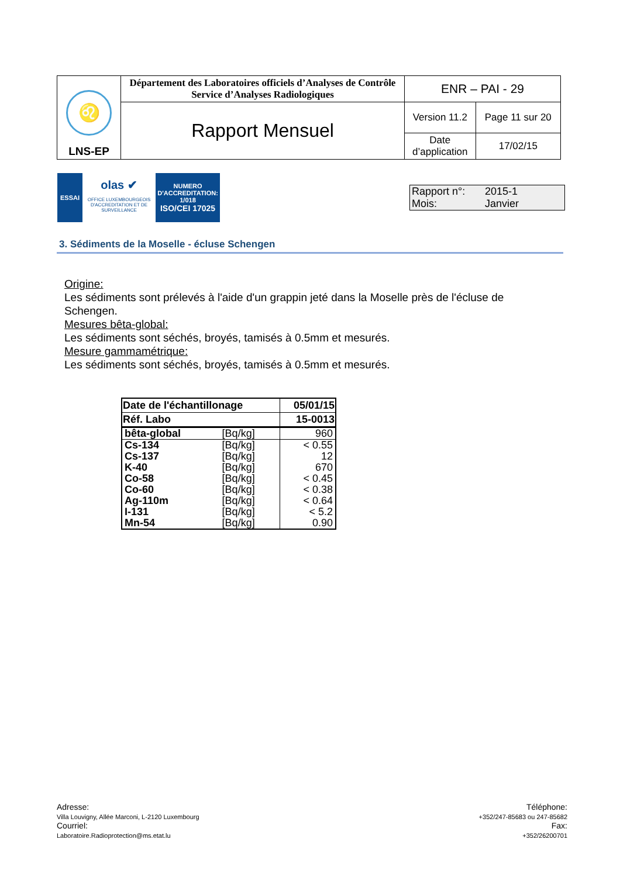| ♌ LNS-EP | Département des Laboratoires officiels d’Analyses de Contrôle Service d’Analyses Radiologiques | ENR – PAI - 29 | |
| | Rapport Mensuel | Version 11.2 | Page 11 sur 20 |
| | | Date d’application | 17/02/15 |
ESSAI
olas ✔
OFFICE LUXEMBOURGEOIS D'ACCREDITATION ET DE SURVEILLANCE
NUMERO
D'ACCREDITATION:
1/018
ISO/CEI 17025
Rapport n°: 2015-1
Mois: Janvier
3. Sédiments de la Moselle - écluse Schengen
Origine:
Les sédiments sont prélevés à l'aide d'un grappin jeté dans la Moselle près de l'écluse de Schengen.
Mesures bêta-global:
Les sédiments sont séchés, broyés, tamisés à 0.5mm et mesurés.
Mesure gammamétrique:
Les sédiments sont séchés, broyés, tamisés à 0.5mm et mesurés.
| Date de l'échantillonage | | 05/01/15 |
| --- | --- | --- |
| Réf. Labo | | 15-0013 |
| bêta-global | [Bq/kg] | 960 |
| Cs-134 | [Bq/kg] | < 0.55 |
| Cs-137 | [Bq/kg] | 12 |
| K-40 | [Bq/kg] | 670 |
| Co-58 | [Bq/kg] | < 0.45 |
| Co-60 | [Bq/kg] | < 0.38 |
| Ag-110m | [Bq/kg] | < 0.64 |
| I-131 | [Bq/kg] | < 5.2 |
| Mn-54 | [Bq/kg] | 0.90 |
Adresse:
Villa Louvigny, Allée Marconi, L-2120 Luxembourg
Courriel:
Laboratoire.Radioprotection@ms.etat.lu
Téléphone:
+352/247-85683 ou 247-85682
Fax:
+352/26200701